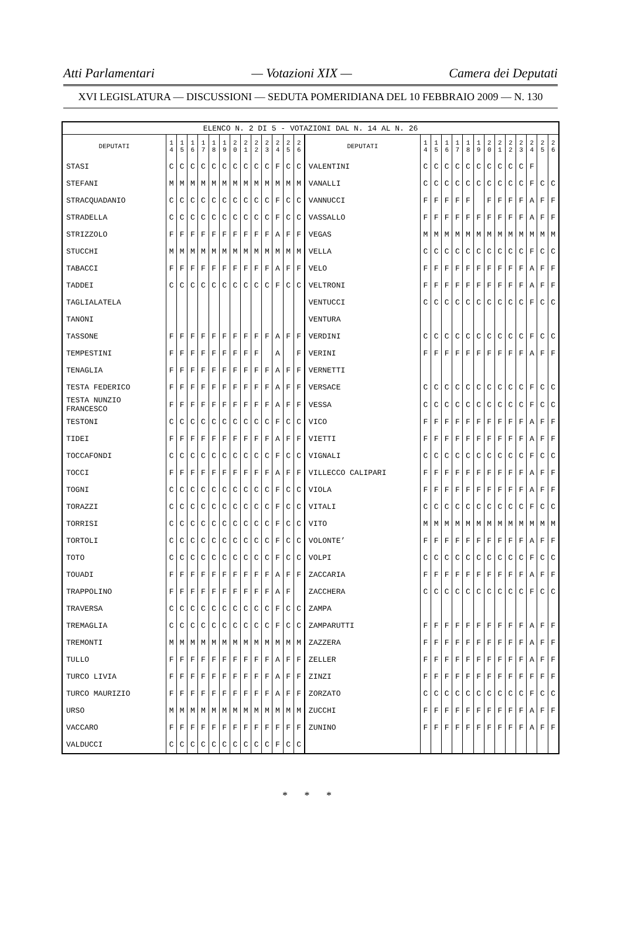Atti Parlamentari — Votazioni XIX — Camera dei Deputati
XVI LEGISLATURA — DISCUSSIONI — SEDUTA POMERIDIANA DEL 10 FEBBRAIO 2009 — N. 130
| ELENCO N. 2 DI 5 - VOTAZIONI DAL N. 14 AL N. 26 | | | | | | | | | | | | | | | | | | | | | | | | | | | |
| DEPUTATI | 1 4 | 1 5 | 1 6 | 1 7 | 1 8 | 1 9 | 2 0 | 2 1 | 2 2 | 2 3 | 2 4 | 2 5 | 2 6 | DEPUTATI | 1 4 | 1 5 | 1 6 | 1 7 | 1 8 | 1 9 | 2 0 | 2 1 | 2 2 | 2 3 | 2 4 | 2 5 | 2 6 |
| STASI | C | C | C | C | C | C | C | C | C | C | F | C | C | VALENTINI | C | C | C | C | C | C | C | C | C | C | F | | |
| STEFANI | M | M | M | M | M | M | M | M | M | M | M | M | M | VANALLI | C | C | C | C | C | C | C | C | C | C | F | C | C |
| STRACQUADANIO | C | C | C | C | C | C | C | C | C | C | F | C | C | VANNUCCI | F | F | F | F | F | | F | F | F | F | A | F | F |
| STRADELLA | C | C | C | C | C | C | C | C | C | C | F | C | C | VASSALLO | F | F | F | F | F | F | F | F | F | F | A | F | F |
| STRIZZOLO | F | F | F | F | F | F | F | F | F | F | A | F | F | VEGAS | M | M | M | M | M | M | M | M | M | M | M | M | M |
| STUCCHI | M | M | M | M | M | M | M | M | M | M | M | M | M | VELLA | C | C | C | C | C | C | C | C | C | C | F | C | C |
| TABACCI | F | F | F | F | F | F | F | F | F | F | A | F | F | VELO | F | F | F | F | F | F | F | F | F | F | A | F | F |
| TADDEI | C | C | C | C | C | C | C | C | C | C | F | C | C | VELTRONI | F | F | F | F | F | F | F | F | F | F | A | F | F |
| TAGLIALATELA | | | | | | | | | | | | | | VENTUCCI | C | C | C | C | C | C | C | C | C | C | F | C | C |
| TANONI | | | | | | | | | | | | | | VENTURA | | | | | | | | | | | | | |
| TASSONE | F | F | F | F | F | F | F | F | F | F | A | F | F | VERDINI | C | C | C | C | C | C | C | C | C | C | F | C | C |
| TEMPESTINI | F | F | F | F | F | F | F | F | F | | A | | F | VERINI | F | F | F | F | F | F | F | F | F | F | A | F | F |
| TENAGLIA | F | F | F | F | F | F | F | F | F | F | A | F | F | VERNETTI | | | | | | | | | | | | | |
| TESTA FEDERICO | F | F | F | F | F | F | F | F | F | F | A | F | F | VERSACE | C | C | C | C | C | C | C | C | C | C | F | C | C |
| TESTA NUNZIO FRANCESCO | F | F | F | F | F | F | F | F | F | F | A | F | F | VESSA | C | C | C | C | C | C | C | C | C | C | F | C | C |
| TESTONI | C | C | C | C | C | C | C | C | C | C | F | C | C | VICO | F | F | F | F | F | F | F | F | F | F | A | F | F |
| TIDEI | F | F | F | F | F | F | F | F | F | F | A | F | F | VIETTI | F | F | F | F | F | F | F | F | F | F | A | F | F |
| TOCCAFONDI | C | C | C | C | C | C | C | C | C | C | F | C | C | VIGNALI | C | C | C | C | C | C | C | C | C | C | F | C | C |
| TOCCI | F | F | F | F | F | F | F | F | F | F | A | F | F | VILLECCO CALIPARI | F | F | F | F | F | F | F | F | F | F | A | F | F |
| TOGNI | C | C | C | C | C | C | C | C | C | C | F | C | C | VIOLA | F | F | F | F | F | F | F | F | F | F | A | F | F |
| TORAZZI | C | C | C | C | C | C | C | C | C | C | F | C | C | VITALI | C | C | C | C | C | C | C | C | C | C | F | C | C |
| TORRISI | C | C | C | C | C | C | C | C | C | C | F | C | C | VITO | M | M | M | M | M | M | M | M | M | M | M | M | M |
| TORTOLI | C | C | C | C | C | C | C | C | C | C | F | C | C | VOLONTE’ | F | F | F | F | F | F | F | F | F | F | A | F | F |
| TOTO | C | C | C | C | C | C | C | C | C | C | F | C | C | VOLPI | C | C | C | C | C | C | C | C | C | C | F | C | C |
| TOUADI | F | F | F | F | F | F | F | F | F | F | A | F | F | ZACCARIA | F | F | F | F | F | F | F | F | F | F | A | F | F |
| TRAPPOLINO | F | F | F | F | F | F | F | F | F | F | A | F | | ZACCHERA | C | C | C | C | C | C | C | C | C | C | F | C | C |
| TRAVERSA | C | C | C | C | C | C | C | C | C | C | F | C | C | ZAMPA | | | | | | | | | | | | | |
| TREMAGLIA | C | C | C | C | C | C | C | C | C | C | F | C | C | ZAMPARUTTI | F | F | F | F | F | F | F | F | F | F | A | F | F |
| TREMONTI | M | M | M | M | M | M | M | M | M | M | M | M | M | ZAZZERA | F | F | F | F | F | F | F | F | F | F | A | F | F |
| TULLO | F | F | F | F | F | F | F | F | F | F | A | F | F | ZELLER | F | F | F | F | F | F | F | F | F | F | A | F | F |
| TURCO LIVIA | F | F | F | F | F | F | F | F | F | F | A | F | F | ZINZI | F | F | F | F | F | F | F | F | F | F | F | F | F |
| TURCO MAURIZIO | F | F | F | F | F | F | F | F | F | F | A | F | F | ZORZATO | C | C | C | C | C | C | C | C | C | C | F | C | C |
| URSO | M | M | M | M | M | M | M | M | M | M | M | M | M | ZUCCHI | F | F | F | F | F | F | F | F | F | F | A | F | F |
| VACCARO | F | F | F | F | F | F | F | F | F | F | F | F | F | ZUNINO | F | F | F | F | F | F | F | F | F | F | A | F | F |
| VALDUCCI | C | C | C | C | C | C | C | C | C | C | F | C | C | | | | | | | | | | | | | | |
* * *